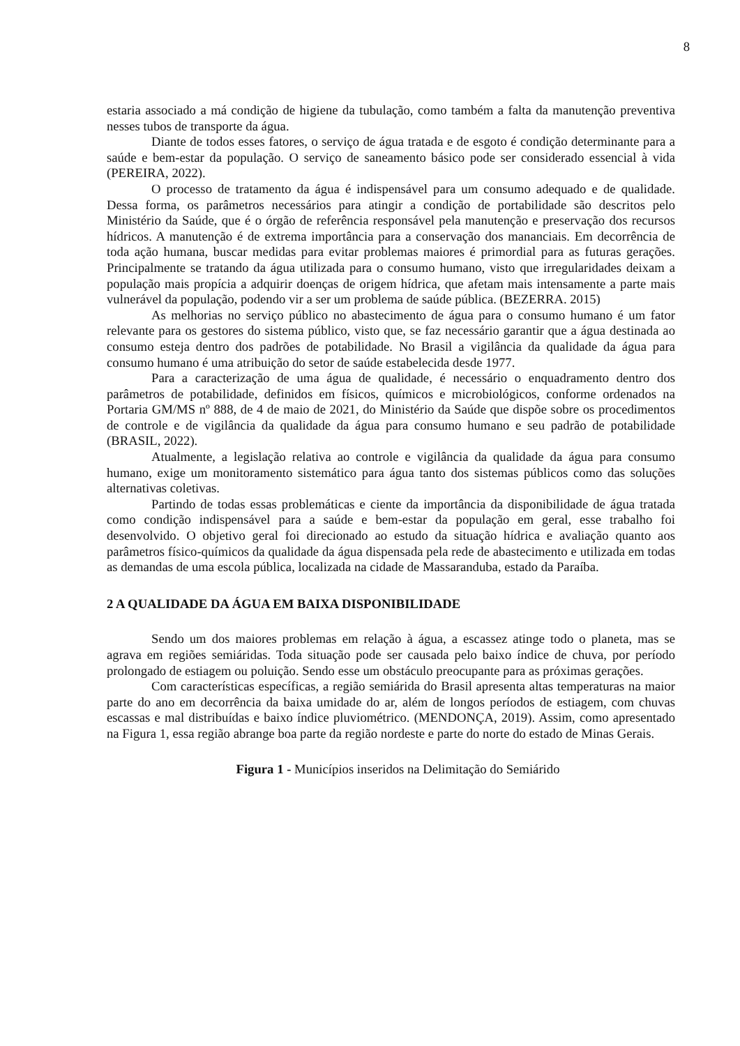8
estaria associado a má condição de higiene da tubulação, como também a falta da manutenção preventiva nesses tubos de transporte da água.
Diante de todos esses fatores, o serviço de água tratada e de esgoto é condição determinante para a saúde e bem-estar da população. O serviço de saneamento básico pode ser considerado essencial à vida (PEREIRA, 2022).
O processo de tratamento da água é indispensável para um consumo adequado e de qualidade. Dessa forma, os parâmetros necessários para atingir a condição de portabilidade são descritos pelo Ministério da Saúde, que é o órgão de referência responsável pela manutenção e preservação dos recursos hídricos. A manutenção é de extrema importância para a conservação dos mananciais. Em decorrência de toda ação humana, buscar medidas para evitar problemas maiores é primordial para as futuras gerações. Principalmente se tratando da água utilizada para o consumo humano, visto que irregularidades deixam a população mais propícia a adquirir doenças de origem hídrica, que afetam mais intensamente a parte mais vulnerável da população, podendo vir a ser um problema de saúde pública. (BEZERRA. 2015)
As melhorias no serviço público no abastecimento de água para o consumo humano é um fator relevante para os gestores do sistema público, visto que, se faz necessário garantir que a água destinada ao consumo esteja dentro dos padrões de potabilidade. No Brasil a vigilância da qualidade da água para consumo humano é uma atribuição do setor de saúde estabelecida desde 1977.
Para a caracterização de uma água de qualidade, é necessário o enquadramento dentro dos parâmetros de potabilidade, definidos em físicos, químicos e microbiológicos, conforme ordenados na Portaria GM/MS nº 888, de 4 de maio de 2021, do Ministério da Saúde que dispõe sobre os procedimentos de controle e de vigilância da qualidade da água para consumo humano e seu padrão de potabilidade (BRASIL, 2022).
Atualmente, a legislação relativa ao controle e vigilância da qualidade da água para consumo humano, exige um monitoramento sistemático para água tanto dos sistemas públicos como das soluções alternativas coletivas.
Partindo de todas essas problemáticas e ciente da importância da disponibilidade de água tratada como condição indispensável para a saúde e bem-estar da população em geral, esse trabalho foi desenvolvido. O objetivo geral foi direcionado ao estudo da situação hídrica e avaliação quanto aos parâmetros físico-químicos da qualidade da água dispensada pela rede de abastecimento e utilizada em todas as demandas de uma escola pública, localizada na cidade de Massaranduba, estado da Paraíba.
2 A QUALIDADE DA ÁGUA EM BAIXA DISPONIBILIDADE
Sendo um dos maiores problemas em relação à água, a escassez atinge todo o planeta, mas se agrava em regiões semiáridas. Toda situação pode ser causada pelo baixo índice de chuva, por período prolongado de estiagem ou poluição. Sendo esse um obstáculo preocupante para as próximas gerações.
Com características específicas, a região semiárida do Brasil apresenta altas temperaturas na maior parte do ano em decorrência da baixa umidade do ar, além de longos períodos de estiagem, com chuvas escassas e mal distribuídas e baixo índice pluviométrico. (MENDONÇA, 2019). Assim, como apresentado na Figura 1, essa região abrange boa parte da região nordeste e parte do norte do estado de Minas Gerais.
Figura 1 - Municípios inseridos na Delimitação do Semiárido